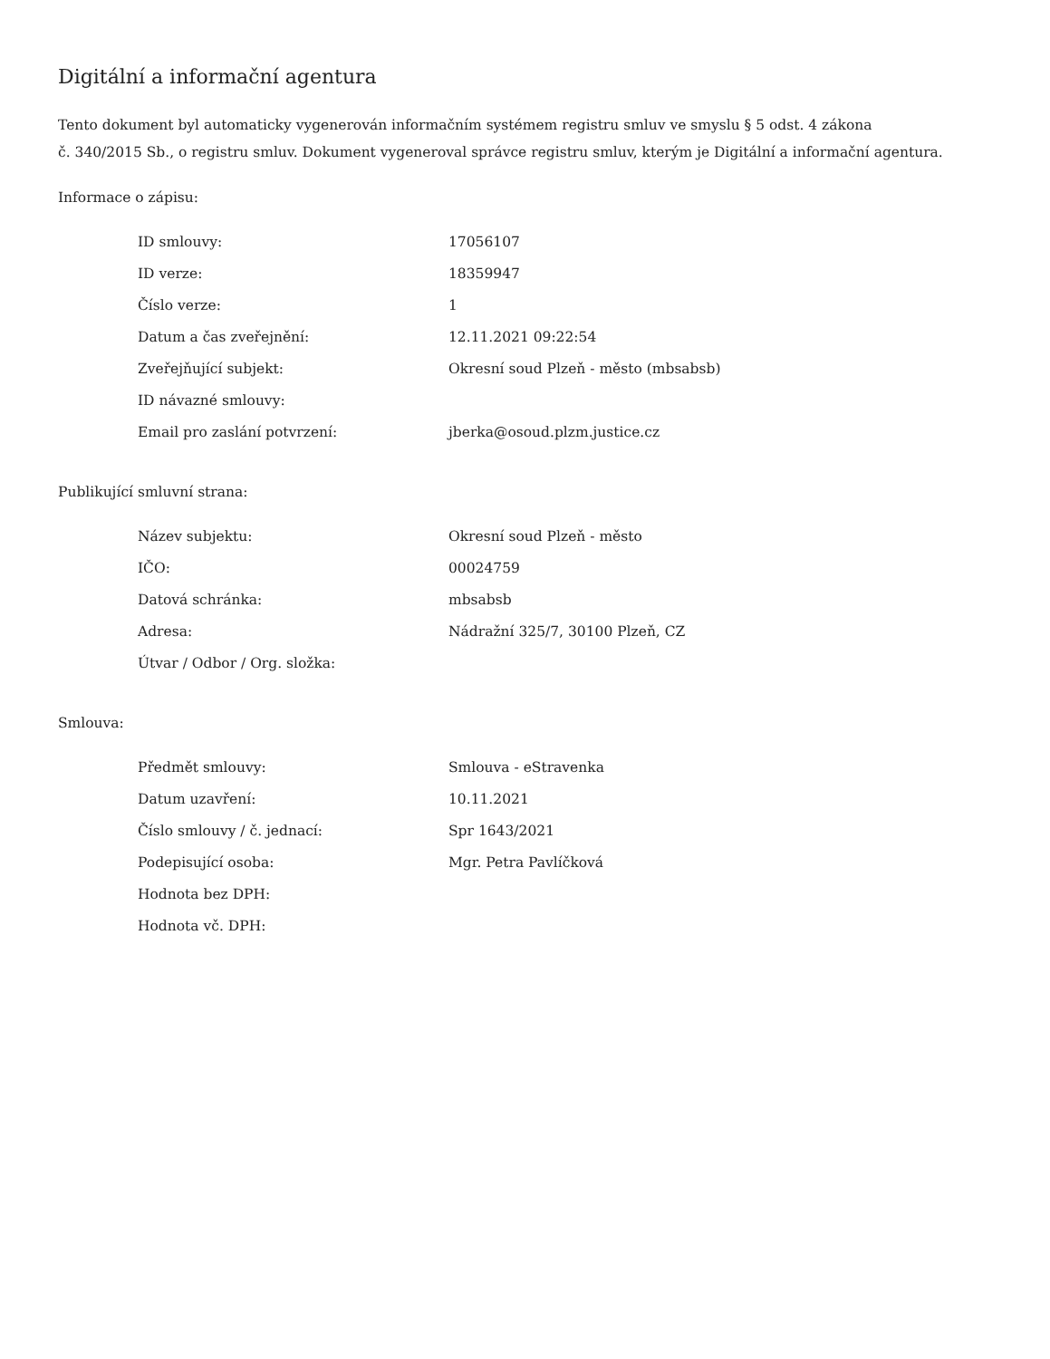Digitální a informační agentura
Tento dokument byl automaticky vygenerován informačním systémem registru smluv ve smyslu § 5 odst. 4 zákona
č. 340/2015 Sb., o registru smluv. Dokument vygeneroval správce registru smluv, kterým je Digitální a informační agentura.
Informace o zápisu:
| ID smlouvy: | 17056107 |
| ID verze: | 18359947 |
| Číslo verze: | 1 |
| Datum a čas zveřejnění: | 12.11.2021 09:22:54 |
| Zveřejňující subjekt: | Okresní soud Plzeň - město (mbsabsb) |
| ID návazné smlouvy: | |
| Email pro zaslání potvrzení: | jberka@osoud.plzm.justice.cz |
Publikující smluvní strana:
| Název subjektu: | Okresní soud Plzeň - město |
| IČO: | 00024759 |
| Datová schránka: | mbsabsb |
| Adresa: | Nádražní 325/7, 30100 Plzeň, CZ |
| Útvar / Odbor / Org. složka: | |
Smlouva:
| Předmět smlouvy: | Smlouva - eStravenka |
| Datum uzavření: | 10.11.2021 |
| Číslo smlouvy / č. jednací: | Spr 1643/2021 |
| Podepisující osoba: | Mgr. Petra Pavlíčková |
| Hodnota bez DPH: | |
| Hodnota vč. DPH: | |